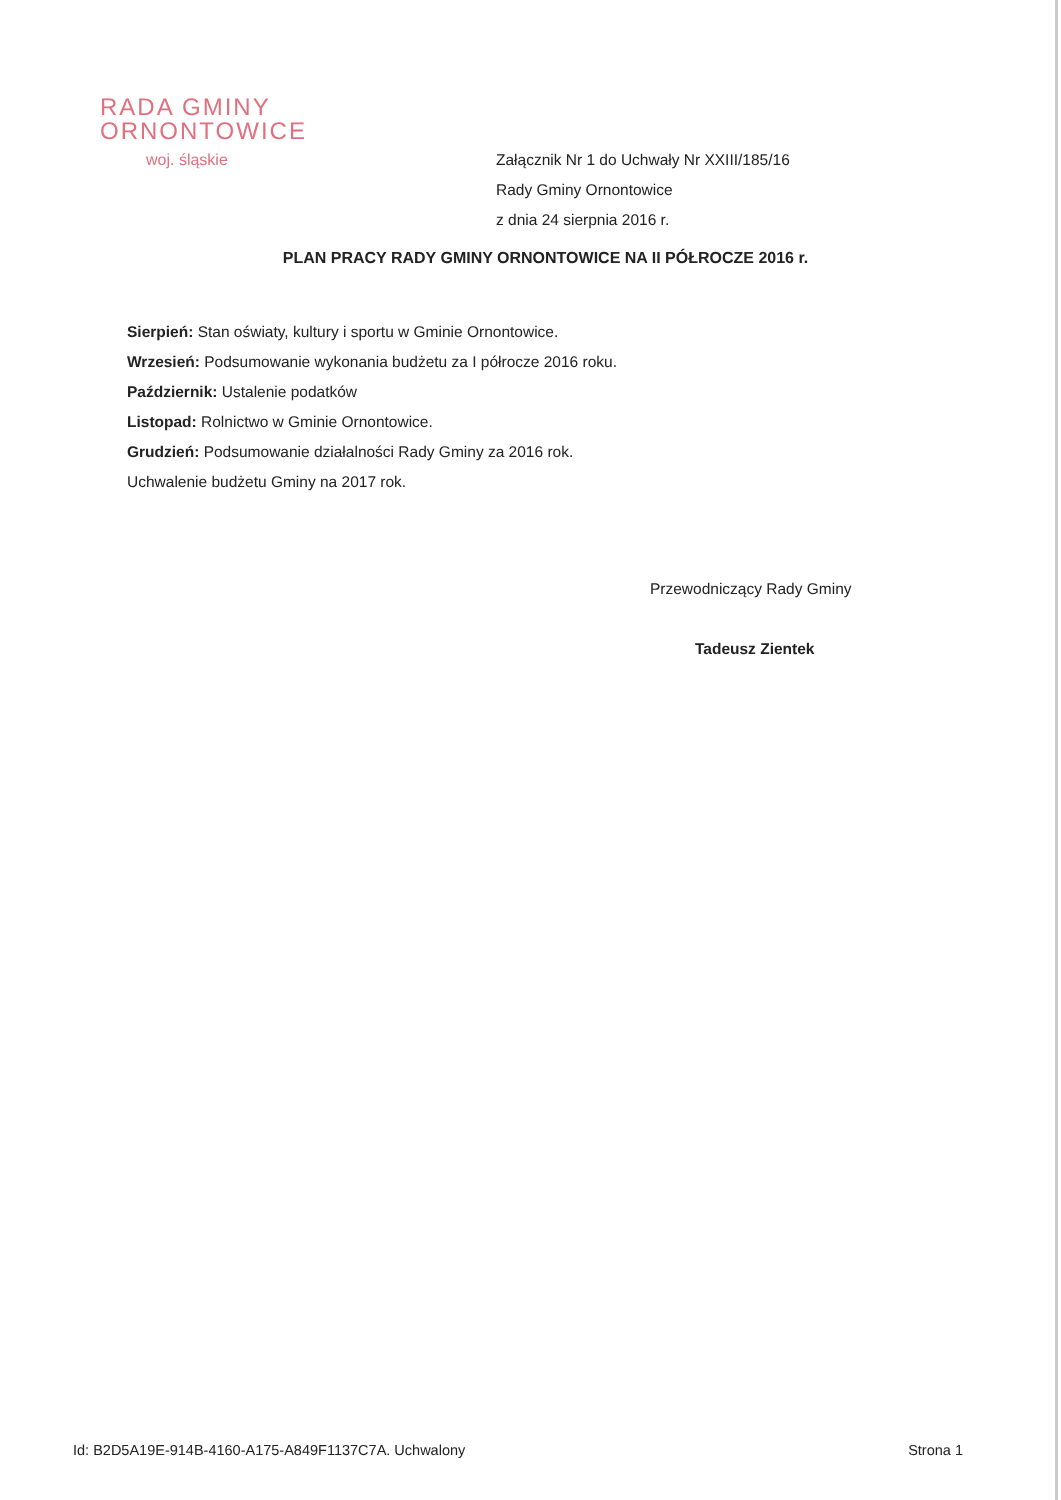RADA GMINY
ORNONTOWICE
woj. śląskie
Załącznik Nr 1 do Uchwały Nr XXIII/185/16
Rady Gminy Ornontowice
z dnia 24 sierpnia 2016 r.
PLAN PRACY RADY GMINY ORNONTOWICE NA II PÓŁROCZE 2016 r.
Sierpień: Stan oświaty, kultury i sportu w Gminie Ornontowice.
Wrzesień: Podsumowanie wykonania budżetu za I półrocze 2016 roku.
Październik: Ustalenie podatków
Listopad: Rolnictwo w Gminie Ornontowice.
Grudzień: Podsumowanie działalności Rady Gminy za 2016 rok.
Uchwalenie budżetu Gminy na 2017 rok.
Przewodniczący Rady Gminy
Tadeusz Zientek
Id: B2D5A19E-914B-4160-A175-A849F1137C7A. Uchwalony Strona 1